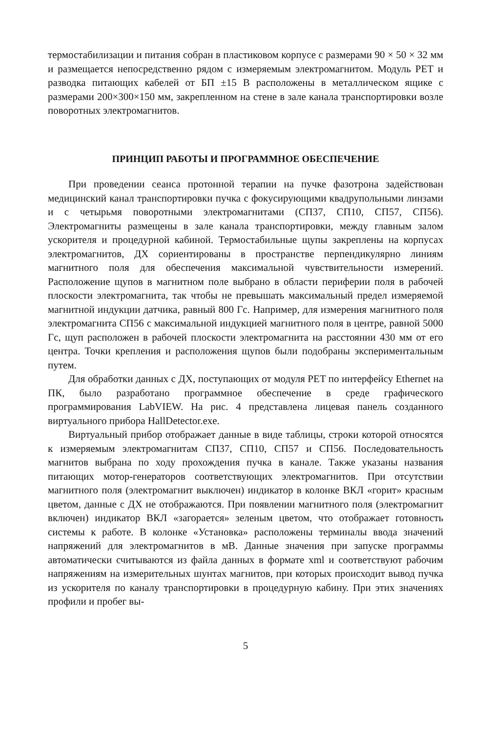термостабилизации и питания собран в пластиковом корпусе с размерами 90 × 50 × 32 мм и размещается непосредственно рядом с измеряемым электромагнитом. Модуль PET и разводка питающих кабелей от БП ±15 В расположены в металлическом ящике с размерами 200×300×150 мм, закрепленном на стене в зале канала транспортировки возле поворотных электромагнитов.
ПРИНЦИП РАБОТЫ И ПРОГРАММНОЕ ОБЕСПЕЧЕНИЕ
При проведении сеанса протонной терапии на пучке фазотрона задействован медицинский канал транспортировки пучка с фокусирующими квадрупольными линзами и с четырьмя поворотными электромагнитами (СП37, СП10, СП57, СП56). Электромагниты размещены в зале канала транспортировки, между главным залом ускорителя и процедурной кабиной. Термостабильные щупы закреплены на корпусах электромагнитов, ДХ сориентированы в пространстве перпендикулярно линиям магнитного поля для обеспечения максимальной чувствительности измерений. Расположение щупов в магнитном поле выбрано в области периферии поля в рабочей плоскости электромагнита, так чтобы не превышать максимальный предел измеряемой магнитной индукции датчика, равный 800 Гс. Например, для измерения магнитного поля электромагнита СП56 с максимальной индукцией магнитного поля в центре, равной 5000 Гс, щуп расположен в рабочей плоскости электромагнита на расстоянии 430 мм от его центра. Точки крепления и расположения щупов были подобраны экспериментальным путем.
Для обработки данных с ДХ, поступающих от модуля PET по интерфейсу Ethernet на ПК, было разработано программное обеспечение в среде графического программирования LabVIEW. На рис. 4 представлена лицевая панель созданного виртуального прибора HallDetector.exe.
Виртуальный прибор отображает данные в виде таблицы, строки которой относятся к измеряемым электромагнитам СП37, СП10, СП57 и СП56. Последовательность магнитов выбрана по ходу прохождения пучка в канале. Также указаны названия питающих мотор-генераторов соответствующих электромагнитов. При отсутствии магнитного поля (электромагнит выключен) индикатор в колонке ВКЛ «горит» красным цветом, данные с ДХ не отображаются. При появлении магнитного поля (электромагнит включен) индикатор ВКЛ «загорается» зеленым цветом, что отображает готовность системы к работе. В колонке «Установка» расположены терминалы ввода значений напряжений для электромагнитов в мВ. Данные значения при запуске программы автоматически считываются из файла данных в формате xml и соответствуют рабочим напряжениям на измерительных шунтах магнитов, при которых происходит вывод пучка из ускорителя по каналу транспортировки в процедурную кабину. При этих значениях профили и пробег вы-
5